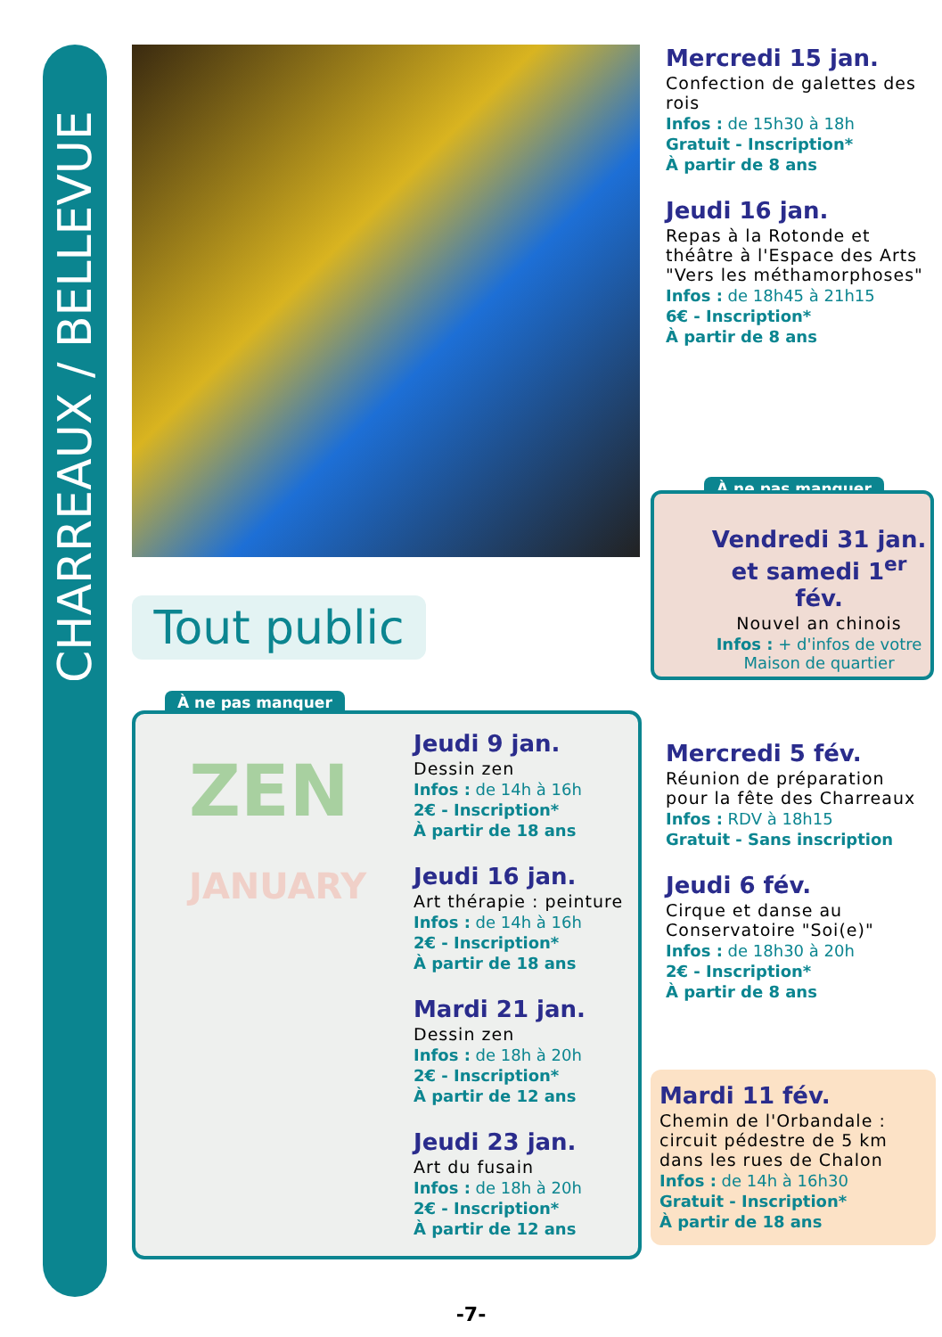CHARREAUX / BELLEVUE
Tout public
À ne pas manquer
ZEN
JANUARY
Jeudi 9 jan.
Dessin zen
Infos : de 14h à 16h
2€ - Inscription*
À partir de 18 ans
Jeudi 16 jan.
Art thérapie : peinture
Infos : de 14h à 16h
2€ - Inscription*
À partir de 18 ans
Mardi 21 jan.
Dessin zen
Infos : de 18h à 20h
2€ - Inscription*
À partir de 12 ans
Jeudi 23 jan.
Art du fusain
Infos : de 18h à 20h
2€ - Inscription*
À partir de 12 ans
Mercredi 15 jan.
Confection de galettes des rois
Infos : de 15h30 à 18h
Gratuit - Inscription*
À partir de 8 ans
Jeudi 16 jan.
Repas à la Rotonde et théâtre à l'Espace des Arts "Vers les méthamorphoses"
Infos : de 18h45 à 21h15
6€ - Inscription*
À partir de 8 ans
À ne pas manquer
Vendredi 31 jan. et samedi 1<sup>er</sup> fév.
Nouvel an chinois
Infos : + d'infos de votre Maison de quartier
Mercredi 5 fév.
Réunion de préparation pour la fête des Charreaux
Infos : RDV à 18h15
Gratuit - Sans inscription
Jeudi 6 fév.
Cirque et danse au Conservatoire "Soi(e)"
Infos : de 18h30 à 20h
2€ - Inscription*
À partir de 8 ans
Mardi 11 fév.
Chemin de l'Orbandale : circuit pédestre de 5 km dans les rues de Chalon
Infos : de 14h à 16h30
Gratuit - Inscription*
À partir de 18 ans
-7-